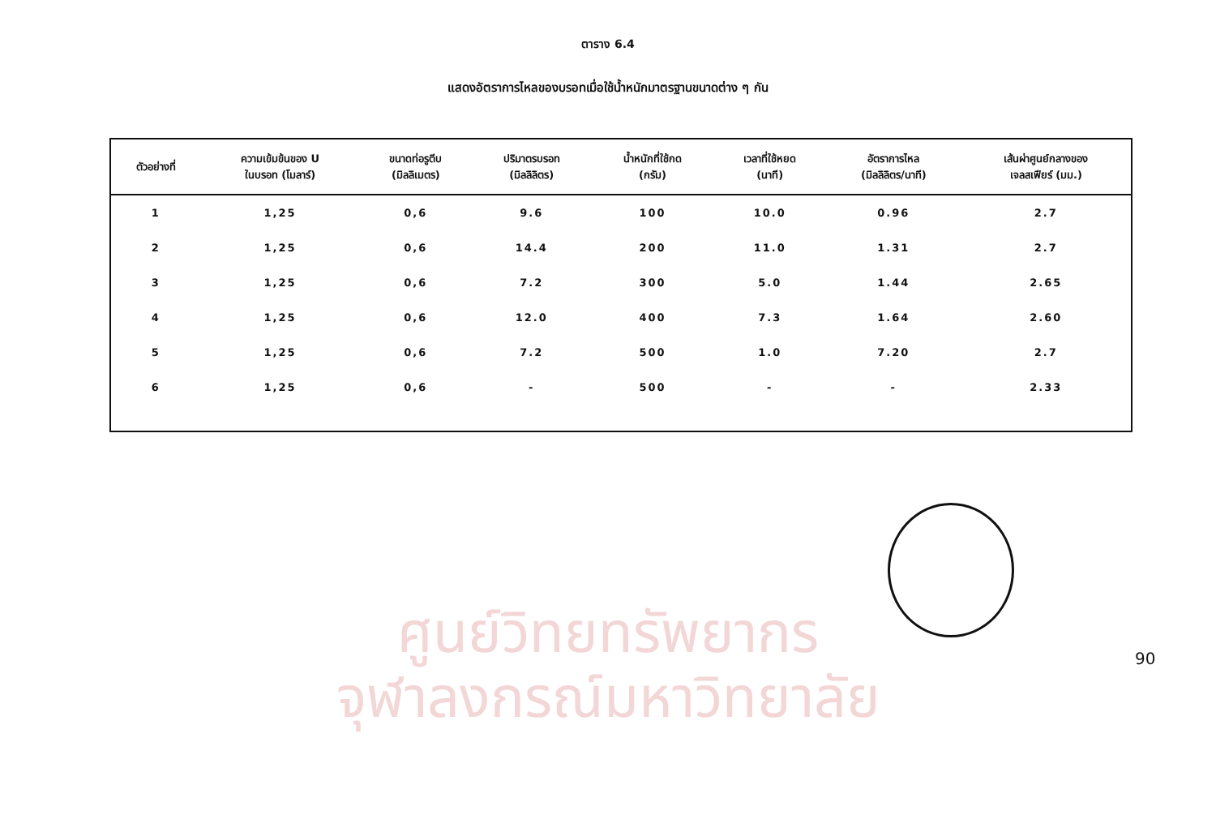ศูนย์วิทยทรัพยากร
จุฬาลงกรณ์มหาวิทยาลัย
ตาราง 6.4
แสดงอัตราการไหลของบรอทเมื่อใช้น้ำหนักมาตรฐานขนาดต่าง ๆ กัน
| ตัวอย่างที่ | ความเข้มข้นของ U ในบรอท (โมลาร์) | ขนาดท่อรูตีบ (มิลลิเมตร) | ปริมาตรบรอท (มิลลิลิตร) | น้ำหนักที่ใช้กด (กรัม) | เวลาที่ใช้หยด (นาที) | อัตราการไหล (มิลลิลิตร/นาที) | เส้นผ่าศูนย์กลางของ เจลสเฟียร์ (มม.) |
| --- | --- | --- | --- | --- | --- | --- | --- |
| 1 | 1,25 | 0,6 | 9.6 | 100 | 10.0 | 0.96 | 2.7 |
| 2 | 1,25 | 0,6 | 14.4 | 200 | 11.0 | 1.31 | 2.7 |
| 3 | 1,25 | 0,6 | 7.2 | 300 | 5.0 | 1.44 | 2.65 |
| 4 | 1,25 | 0,6 | 12.0 | 400 | 7.3 | 1.64 | 2.60 |
| 5 | 1,25 | 0,6 | 7.2 | 500 | 1.0 | 7.20 | 2.7 |
| 6 | 1,25 | 0,6 | - | 500 | - | - | 2.33 |
90